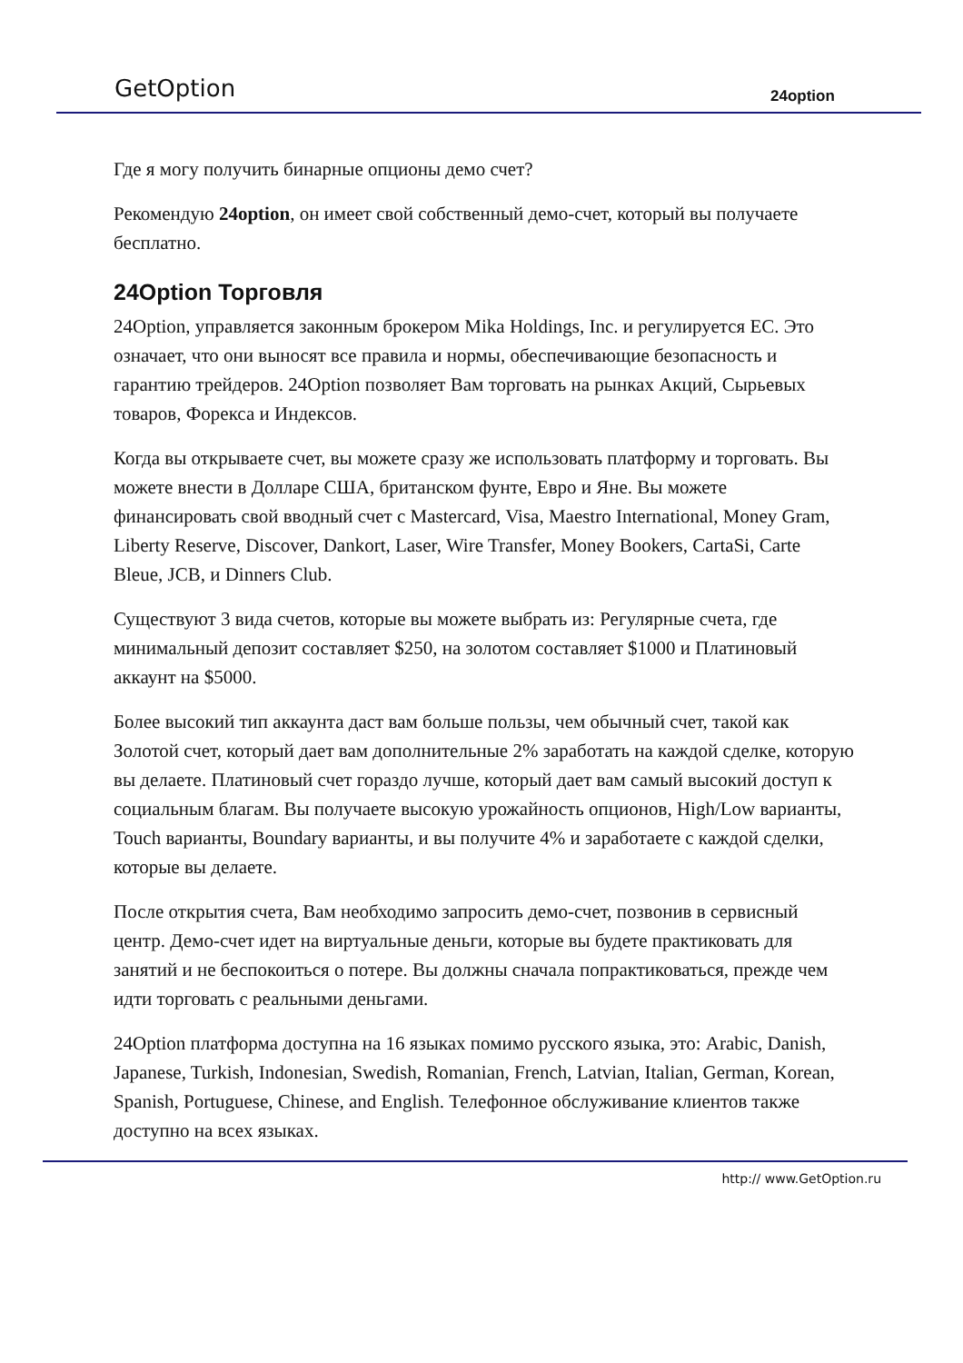GetOption 24option
Где я могу получить бинарные опционы демо счет?
Рекомендую 24option, он имеет свой собственный демо-счет, который вы получаете бесплатно.
24Option Торговля
24Option, управляется законным брокером Mika Holdings, Inc. и регулируется ЕС. Это означает, что они выносят все правила и нормы, обеспечивающие безопасность и гарантию трейдеров. 24Option позволяет Вам торговать на рынках Акций, Сырьевых товаров, Форекса и Индексов.
Когда вы открываете счет, вы можете сразу же использовать платформу и торговать. Вы можете внести в Долларе США, британском фунте, Евро и Яне. Вы можете финансировать свой вводный счет с Mastercard, Visa, Maestro International, Money Gram, Liberty Reserve, Discover, Dankort, Laser, Wire Transfer, Money Bookers, CartaSi, Carte Bleue, JCB, и Dinners Club.
Существуют 3 вида счетов, которые вы можете выбрать из: Регулярные счета, где минимальный депозит составляет $250, на золотом составляет $1000 и Платиновый аккаунт на $5000.
Более высокий тип аккаунта даст вам больше пользы, чем обычный счет, такой как Золотой счет, который дает вам дополнительные 2% заработать на каждой сделке, которую вы делаете. Платиновый счет гораздо лучше, который дает вам самый высокий доступ к социальным благам. Вы получаете высокую урожайность опционов, High/Low варианты, Touch варианты, Boundary варианты, и вы получите 4% и заработаете с каждой сделки, которые вы делаете.
После открытия счета, Вам необходимо запросить демо-счет, позвонив в сервисный центр. Демо-счет идет на виртуальные деньги, которые вы будете практиковать для занятий и не беспокоиться о потере. Вы должны сначала попрактиковаться, прежде чем идти торговать с реальными деньгами.
24Option платформа доступна на 16 языках помимо русского языка, это: Arabic, Danish, Japanese, Turkish, Indonesian, Swedish, Romanian, French, Latvian, Italian, German, Korean, Spanish, Portuguese, Chinese, and English. Телефонное обслуживание клиентов также доступно на всех языках.
http:// www.GetOption.ru